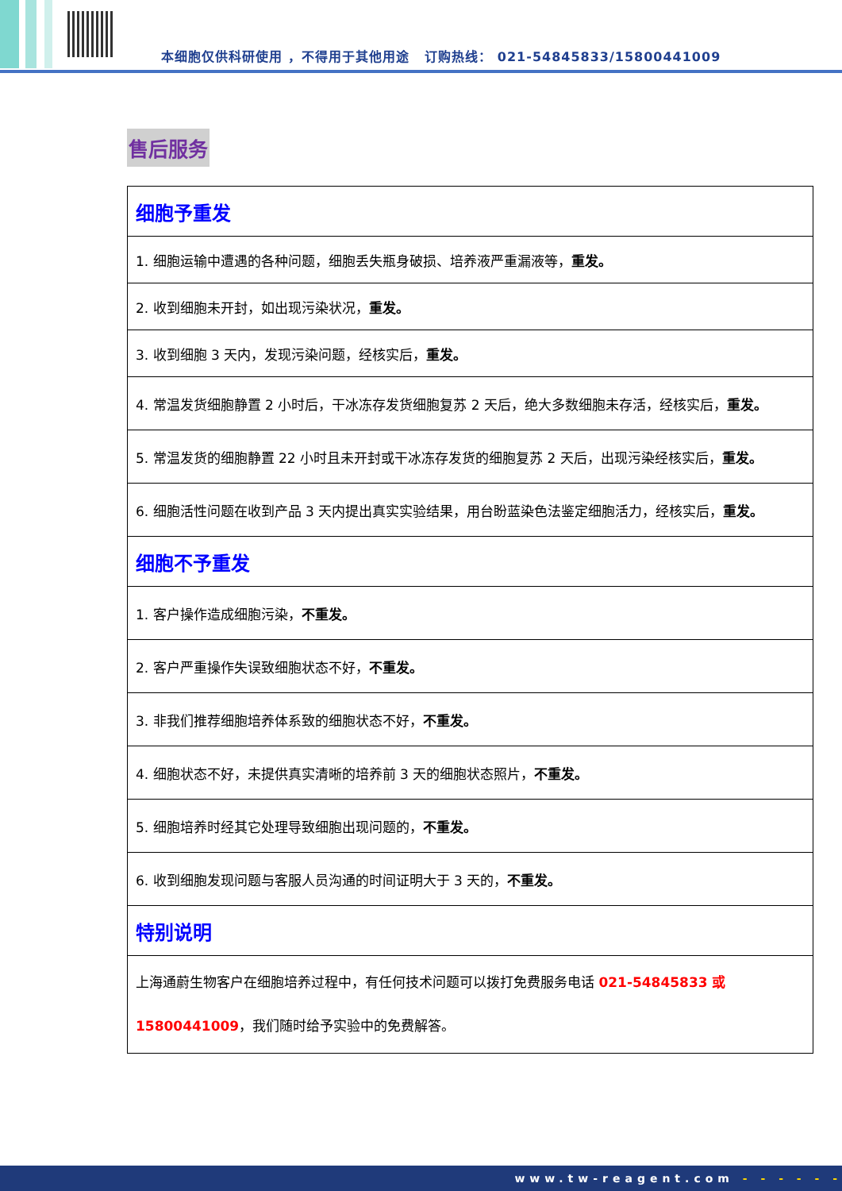本细胞仅供科研使用 ，不得用于其他用途 订购热线： 021-54845833/15800441009
售后服务
| 细胞予重发 |
| 1. 细胞运输中遭遇的各种问题，细胞丢失瓶身破损、培养液严重漏液等， 重发。 |
| 2. 收到细胞未开封，如出现污染状况， 重发。 |
| 3. 收到细胞 3 天内，发现污染问题，经核实后， 重发。 |
| 4. 常温发货细胞静置 2 小时后，干冰冻存发货细胞复苏 2 天后，绝大多数细胞未存活，经核实后， 重发。 |
| 5. 常温发货的细胞静置 22 小时且未开封或干冰冻存发货的细胞复苏 2 天后，出现污染经核实后， 重发。 |
| 6. 细胞活性问题在收到产品 3 天内提出真实实验结果，用台盼蓝染色法鉴定细胞活力，经核实后， 重发。 |
| 细胞不予重发 |
| 1. 客户操作造成细胞污染， 不重发。 |
| 2. 客户严重操作失误致细胞状态不好， 不重发。 |
| 3. 非我们推荐细胞培养体系致的细胞状态不好， 不重发。 |
| 4. 细胞状态不好，未提供真实清晰的培养前 3 天的细胞状态照片， 不重发。 |
| 5. 细胞培养时经其它处理导致细胞出现问题的， 不重发。 |
| 6. 收到细胞发现问题与客服人员沟通的时间证明大于 3 天的， 不重发。 |
| 特别说明 |
| 上海通蔚生物客户在细胞培养过程中，有任何技术问题可以拨打免费服务电话 021-54845833 或 15800441009 ，我们随时给予实验中的免费解答。 |
www.tw-reagent.com - - - - - -